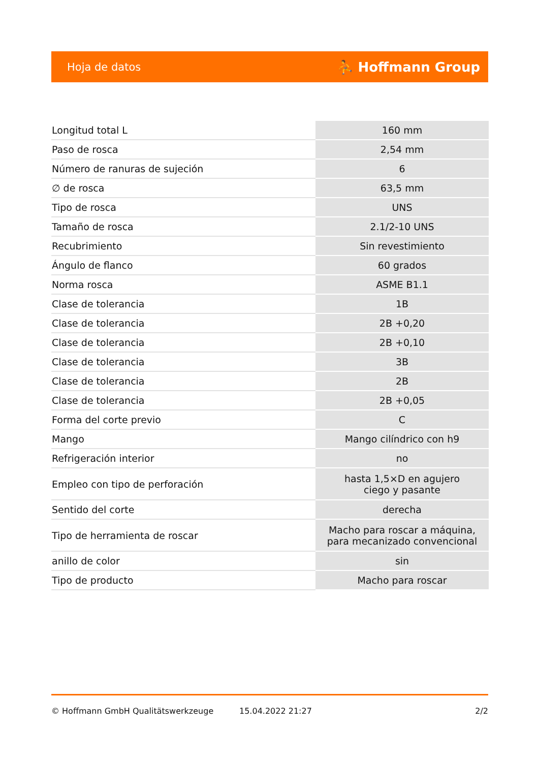Hoja de datos ⛹ Hoffmann Group
| Longitud total L | 160 mm |
| Paso de rosca | 2,54 mm |
| Número de ranuras de sujeción | 6 |
| ∅ de rosca | 63,5 mm |
| Tipo de rosca | UNS |
| Tamaño de rosca | 2.1/2-10 UNS |
| Recubrimiento | Sin revestimiento |
| Ángulo de flanco | 60 grados |
| Norma rosca | ASME B1.1 |
| Clase de tolerancia | 1B |
| Clase de tolerancia | 2B +0,20 |
| Clase de tolerancia | 2B +0,10 |
| Clase de tolerancia | 3B |
| Clase de tolerancia | 2B |
| Clase de tolerancia | 2B +0,05 |
| Forma del corte previo | C |
| Mango | Mango cilíndrico con h9 |
| Refrigeración interior | no |
| Empleo con tipo de perforación | hasta 1,5×D en agujero ciego y pasante |
| Sentido del corte | derecha |
| Tipo de herramienta de roscar | Macho para roscar a máquina, para mecanizado convencional |
| anillo de color | sin |
| Tipo de producto | Macho para roscar |
© Hoffmann GmbH Qualitätswerkzeuge 15.04.2022 21:27 2/2